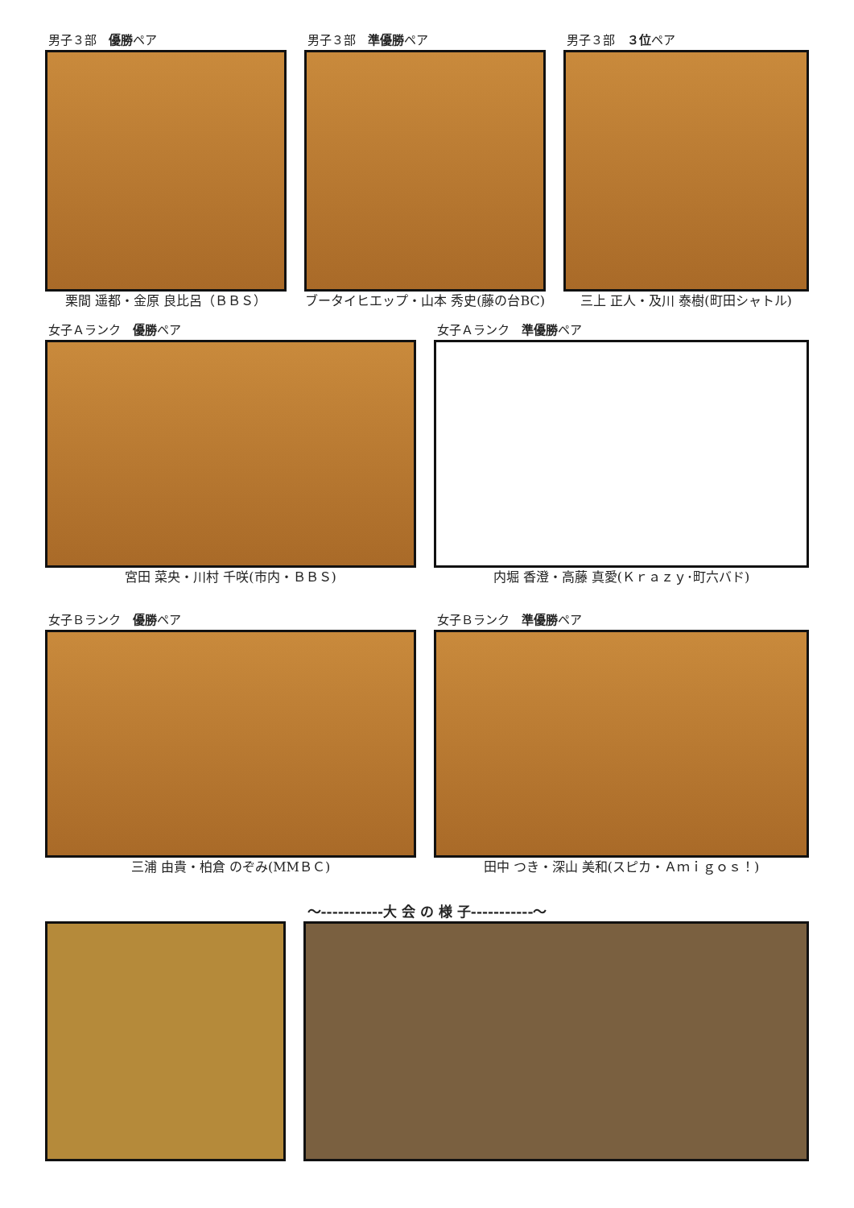男子３部　優勝ペア
栗間 遥都・金原 良比呂（ＢＢＳ）
男子３部　準優勝ペア
ブータイヒエップ・山本 秀史(藤の台BC)
男子３部　３位ペア
三上 正人・及川 泰樹(町田シャトル)
女子Ａランク　優勝ペア
宮田 菜央・川村 千咲(市内・ＢＢＳ)
女子Ａランク　準優勝ペア
内堀 香澄・高藤 真愛(Ｋｒａｚｙ･町六バド)
女子Ｂランク　優勝ペア
三浦 由貴・柏倉 のぞみ(MMＢＣ)
女子Ｂランク　準優勝ペア
田中 つき・深山 美和(スピカ・Ａｍｉｇｏｓ！)
～-----------大 会 の 様 子-----------～